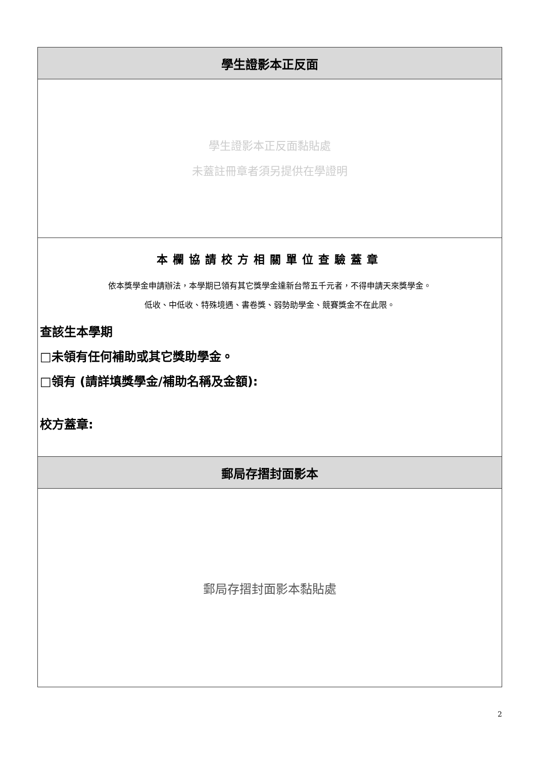| 學生證影本正反面 |
| --- |
| 學生證影本正反面黏貼處 未蓋註冊章者須另提供在學證明 |
| 本欄協請校方相關單位查驗蓋章 依本獎學金申請辦法，本學期已領有其它獎學金達新台幣五千元者，不得申請天來獎學金。 低收、中低收、特殊境遇、書卷獎、弱勢助學金、競賽獎金不在此限。 查該生本學期 □未領有任何補助或其它獎助學金。 □領有 (請詳填獎學金/補助名稱及金額): 校方蓋章: |
| 郵局存摺封面影本 |
| 郵局存摺封面影本黏貼處 |
2